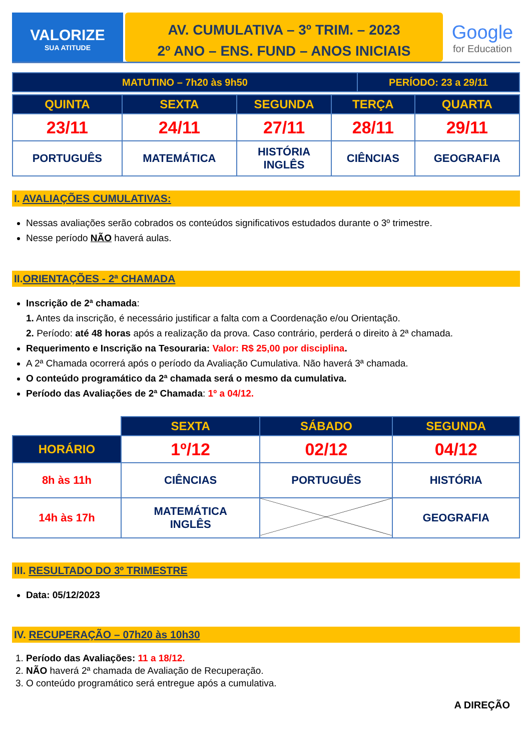VALORIZE
SUA ATITUDE
AV. CUMULATIVA – 3º TRIM. – 2023
2º ANO – ENS. FUND – ANOS INICIAIS
Google
for Education
| MATUTINO – 7h20 às 9h50 | PERÍODO: 23 a 29/11 |
| QUINTA | SEXTA | SEGUNDA | TERÇA | QUARTA |
| --- | --- | --- | --- | --- |
| 23/11 | 24/11 | 27/11 | 28/11 | 29/11 |
| PORTUGUÊS | MATEMÁTICA | HISTÓRIA INGLÊS | CIÊNCIAS | GEOGRAFIA |
I. AVALIAÇÕES CUMULATIVAS:
Nessas avaliações serão cobrados os conteúdos significativos estudados durante o 3º trimestre.
Nesse período NÃO haverá aulas.
II.ORIENTAÇÕES - 2ª CHAMADA
Inscrição de 2ª chamada:
1. Antes da inscrição, é necessário justificar a falta com a Coordenação e/ou Orientação.
2. Período: até 48 horas após a realização da prova. Caso contrário, perderá o direito à 2ª chamada.
Requerimento e Inscrição na Tesouraria: Valor: R$ 25,00 por disciplina.
A 2ª Chamada ocorrerá após o período da Avaliação Cumulativa. Não haverá 3ª chamada.
O conteúdo programático da 2ª chamada será o mesmo da cumulativa.
Período das Avaliações de 2ª Chamada: 1º a 04/12.
| | SEXTA | SÁBADO | SEGUNDA |
| HORÁRIO | 1º/12 | 02/12 | 04/12 |
| 8h às 11h | CIÊNCIAS | PORTUGUÊS | HISTÓRIA |
| 14h às 17h | MATEMÁTICA INGLÊS | | GEOGRAFIA |
III. RESULTADO DO 3º TRIMESTRE
Data: 05/12/2023
IV. RECUPERAÇÃO – 07h20 às 10h30
1. Período das Avaliações: 11 a 18/12.
2. NÃO haverá 2ª chamada de Avaliação de Recuperação.
3. O conteúdo programático será entregue após a cumulativa.
A DIREÇÃO